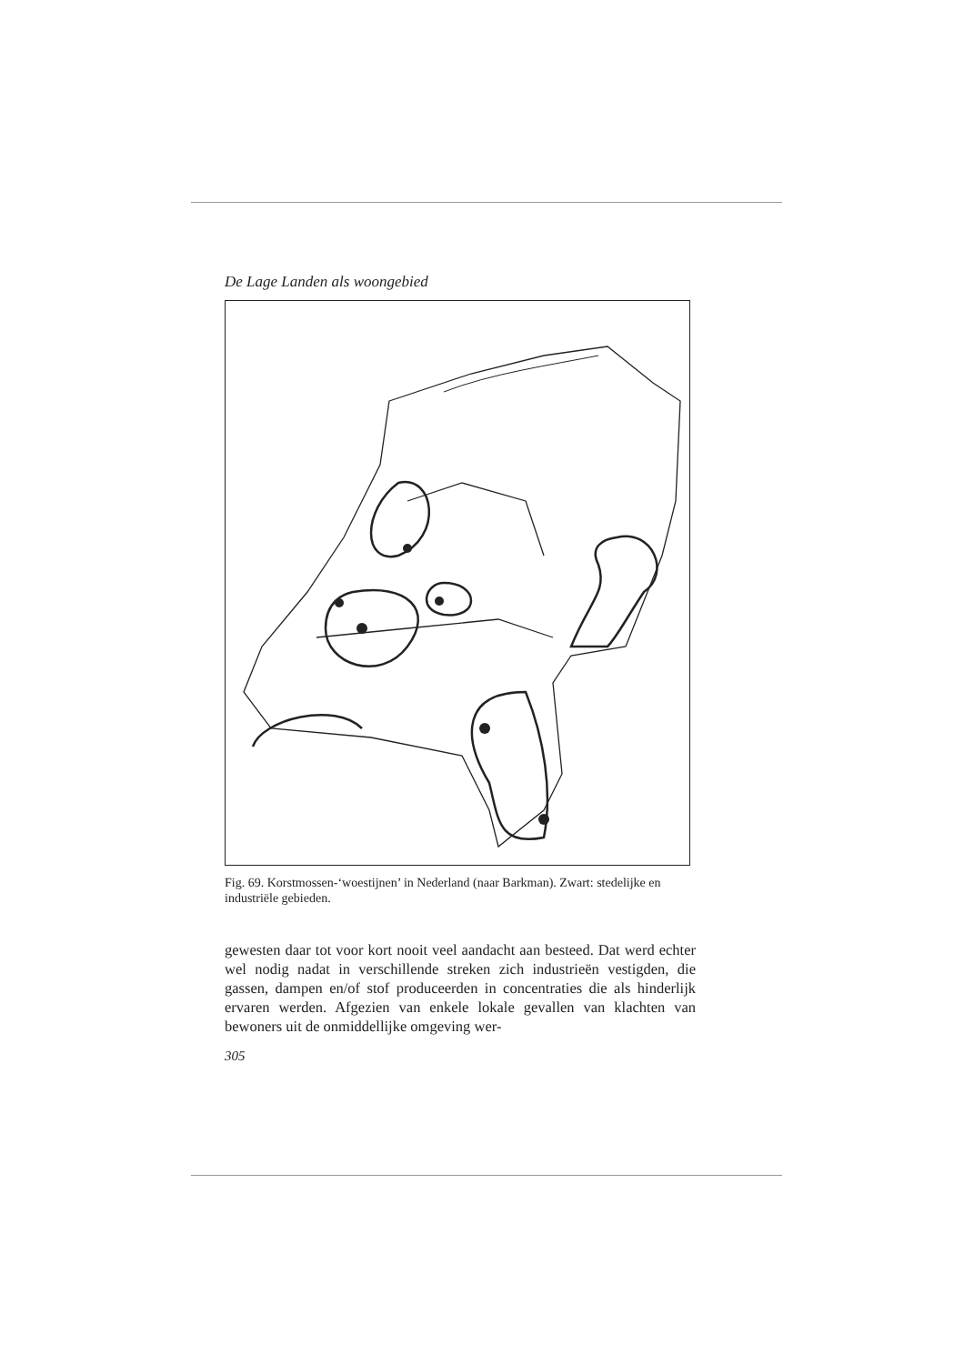De Lage Landen als woongebied
Fig. 69. Korstmossen-‘woestijnen’ in Nederland (naar Barkman). Zwart: stedelijke en industriële gebieden.
gewesten daar tot voor kort nooit veel aandacht aan besteed. Dat werd echter wel nodig nadat in verschillende streken zich industrieën vestigden, die gassen, dampen en/of stof produceerden in concentraties die als hinderlijk ervaren werden. Afgezien van enkele lokale gevallen van klachten van bewoners uit de onmiddellijke omgeving wer-
305